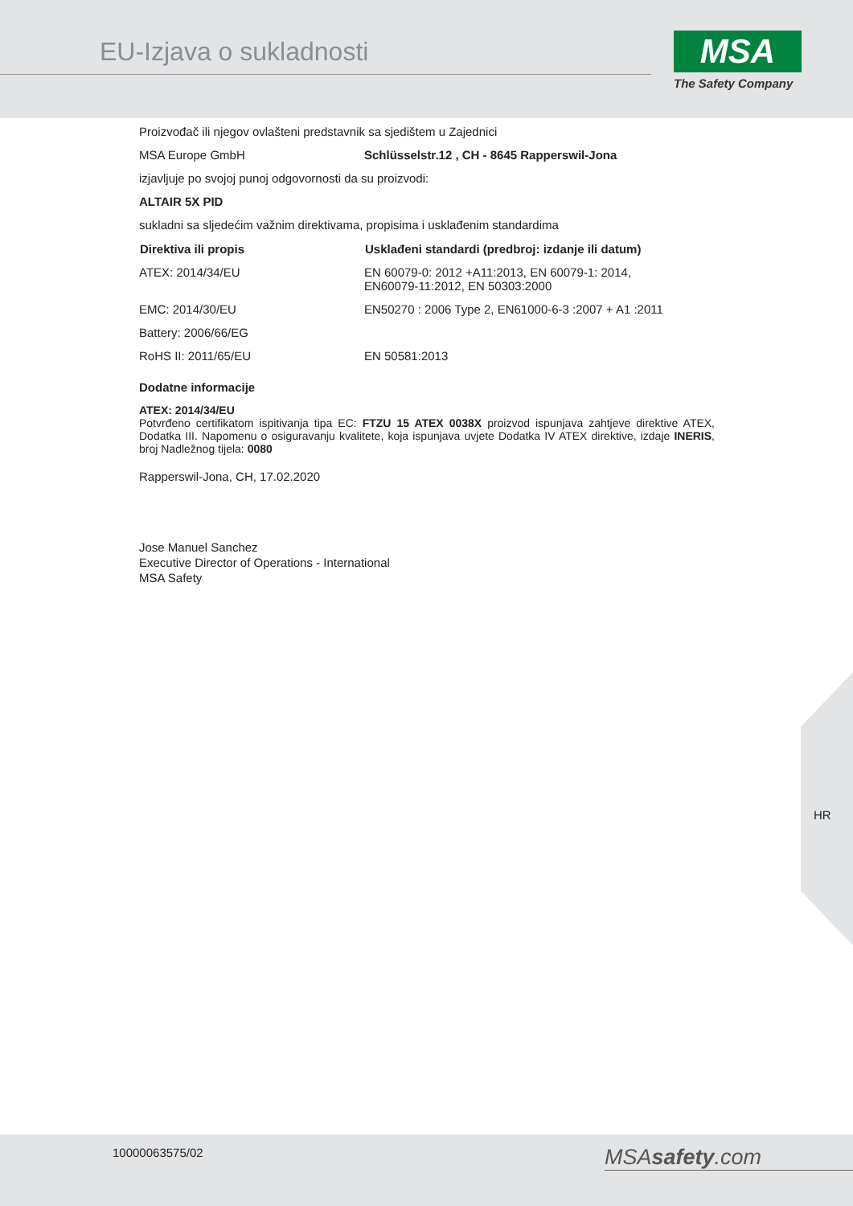EU-Izjava o sukladnosti MSA
The Safety Company
Proizvođač ili njegov ovlašteni predstavnik sa sjedištem u Zajednici
| MSA Europe GmbH | Schlüsselstr.12 , CH - 8645 Rapperswil-Jona |
izjavljuje po svojoj punoj odgovornosti da su proizvodi:
ALTAIR 5X PID
sukladni sa sljedećim važnim direktivama, propisima i usklađenim standardima
| Direktiva ili propis | Usklađeni standardi (predbroj: izdanje ili datum) |
| --- | --- |
| ATEX: 2014/34/EU | EN 60079-0: 2012 +A11:2013, EN 60079-1: 2014, EN60079-11:2012, EN 50303:2000 |
| EMC: 2014/30/EU | EN50270 : 2006 Type 2, EN61000-6-3 :2007 + A1 :2011 |
| Battery: 2006/66/EG | |
| RoHS II: 2011/65/EU | EN 50581:2013 |
Dodatne informacije
ATEX: 2014/34/EU
Potvrđeno certifikatom ispitivanja tipa EC: FTZU 15 ATEX 0038X proizvod ispunjava zahtjeve direktive ATEX, Dodatka III. Napomenu o osiguravanju kvalitete, koja ispunjava uvjete Dodatka IV ATEX direktive, izdaje INERIS, broj Nadležnog tijela: 0080
Rapperswil-Jona, CH, 17.02.2020
Jose Manuel Sanchez
Executive Director of Operations - International
MSA Safety
HR
10000063575/02 MSAsafety.com